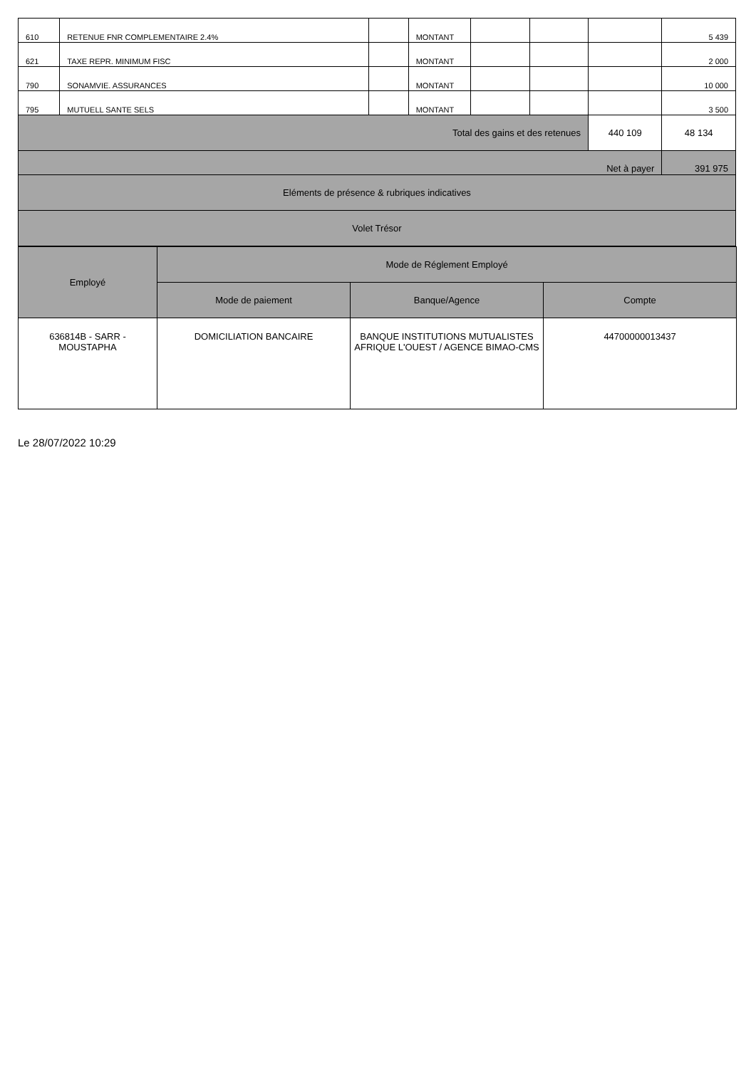| 610 | RETENUE FNR COMPLEMENTAIRE 2.4% | | MONTANT | | | | 5 439 |
| 621 | TAXE REPR. MINIMUM FISC | | MONTANT | | | | 2 000 |
| 790 | SONAMVIE. ASSURANCES | | MONTANT | | | | 10 000 |
| 795 | MUTUELL SANTE SELS | | MONTANT | | | | 3 500 |
| Total des gains et des retenues | | | | | | 440 109 | 48 134 |
| Net à payer | | | | | | | 391 975 |
| Eléments de présence & rubriques indicatives | | | | | | | |
| Volet Trésor | | | | | | | |
| Employé | Mode de Réglement Employé | | |
| --- | --- | --- | --- |
| | Mode de paiement | Banque/Agence | Compte |
| 636814B - SARR - MOUSTAPHA | DOMICILIATION BANCAIRE | BANQUE INSTITUTIONS MUTUALISTES AFRIQUE L'OUEST / AGENCE BIMAO-CMS | 44700000013437 |
Le 28/07/2022 10:29